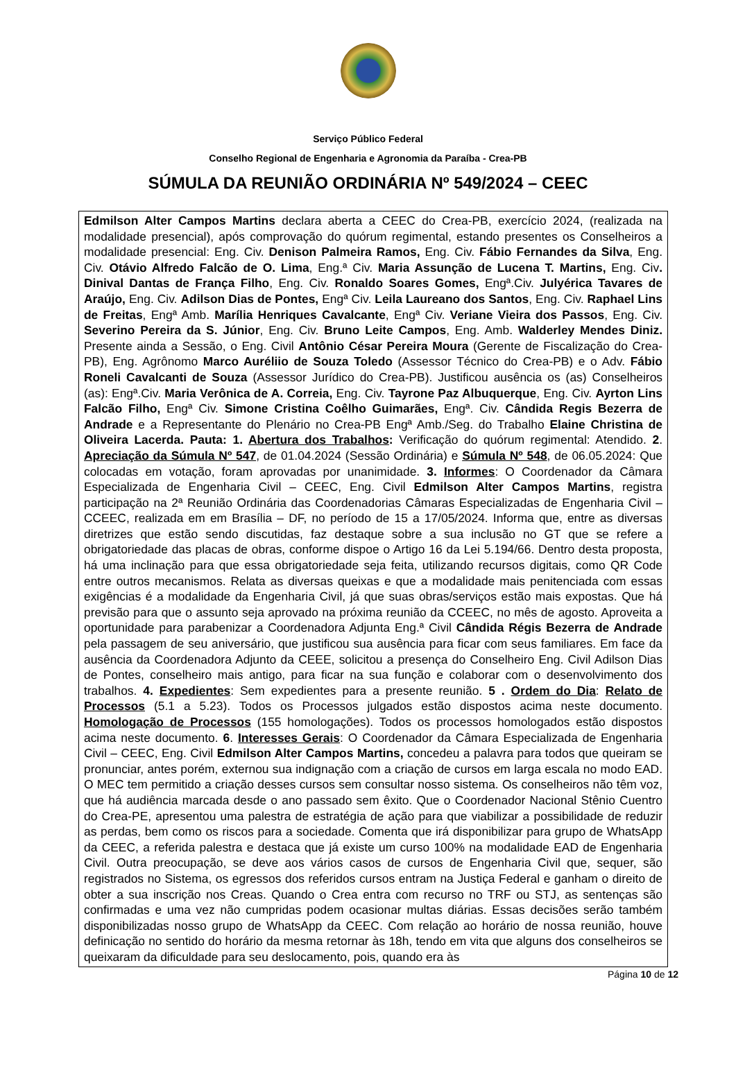Serviço Público Federal
Conselho Regional de Engenharia e Agronomia da Paraíba - Crea-PB
SÚMULA DA REUNIÃO ORDINÁRIA Nº 549/2024 – CEEC
Edmilson Alter Campos Martins declara aberta a CEEC do Crea-PB, exercício 2024, (realizada na modalidade presencial), após comprovação do quórum regimental, estando presentes os Conselheiros a modalidade presencial: Eng. Civ. Denison Palmeira Ramos, Eng. Civ. Fábio Fernandes da Silva, Eng. Civ. Otávio Alfredo Falcão de O. Lima, Eng.ª Civ. Maria Assunção de Lucena T. Martins, Eng. Civ. Dinival Dantas de França Filho, Eng. Civ. Ronaldo Soares Gomes, Engª.Civ. Julyérica Tavares de Araújo, Eng. Civ. Adilson Dias de Pontes, Engª Civ. Leila Laureano dos Santos, Eng. Civ. Raphael Lins de Freitas, Engª Amb. Marília Henriques Cavalcante, Engª Civ. Veriane Vieira dos Passos, Eng. Civ. Severino Pereira da S. Júnior, Eng. Civ. Bruno Leite Campos, Eng. Amb. Walderley Mendes Diniz. Presente ainda a Sessão, o Eng. Civil Antônio César Pereira Moura (Gerente de Fiscalização do Crea-PB), Eng. Agrônomo Marco Auréliio de Souza Toledo (Assessor Técnico do Crea-PB) e o Adv. Fábio Roneli Cavalcanti de Souza (Assessor Jurídico do Crea-PB). Justificou ausência os (as) Conselheiros (as): Engª.Civ. Maria Verônica de A. Correia, Eng. Civ. Tayrone Paz Albuquerque, Eng. Civ. Ayrton Lins Falcão Filho, Engª Civ. Simone Cristina Coêlho Guimarães, Engª. Civ. Cândida Regis Bezerra de Andrade e a Representante do Plenário no Crea-PB Engª Amb./Seg. do Trabalho Elaine Christina de Oliveira Lacerda. Pauta: 1. Abertura dos Trabalhos: Verificação do quórum regimental: Atendido. 2. Apreciação da Súmula Nº 547, de 01.04.2024 (Sessão Ordinária) e Súmula Nº 548, de 06.05.2024: Que colocadas em votação, foram aprovadas por unanimidade. 3. Informes: O Coordenador da Câmara Especializada de Engenharia Civil – CEEC, Eng. Civil Edmilson Alter Campos Martins, registra participação na 2ª Reunião Ordinária das Coordenadorias Câmaras Especializadas de Engenharia Civil – CCEEC, realizada em em Brasília – DF, no período de 15 a 17/05/2024. Informa que, entre as diversas diretrizes que estão sendo discutidas, faz destaque sobre a sua inclusão no GT que se refere a obrigatoriedade das placas de obras, conforme dispoe o Artigo 16 da Lei 5.194/66. Dentro desta proposta, há uma inclinação para que essa obrigatoriedade seja feita, utilizando recursos digitais, como QR Code entre outros mecanismos. Relata as diversas queixas e que a modalidade mais penitenciada com essas exigências é a modalidade da Engenharia Civil, já que suas obras/serviços estão mais expostas. Que há previsão para que o assunto seja aprovado na próxima reunião da CCEEC, no mês de agosto. Aproveita a oportunidade para parabenizar a Coordenadora Adjunta Eng.ª Civil Cândida Régis Bezerra de Andrade pela passagem de seu aniversário, que justificou sua ausência para ficar com seus familiares. Em face da ausência da Coordenadora Adjunto da CEEE, solicitou a presença do Conselheiro Eng. Civil Adilson Dias de Pontes, conselheiro mais antigo, para ficar na sua função e colaborar com o desenvolvimento dos trabalhos. 4. Expedientes: Sem expedientes para a presente reunião. 5 . Ordem do Dia: Relato de Processos (5.1 a 5.23). Todos os Processos julgados estão dispostos acima neste documento. Homologação de Processos (155 homologações). Todos os processos homologados estão dispostos acima neste documento. 6. Interesses Gerais: O Coordenador da Câmara Especializada de Engenharia Civil – CEEC, Eng. Civil Edmilson Alter Campos Martins, concedeu a palavra para todos que queiram se pronunciar, antes porém, externou sua indignação com a criação de cursos em larga escala no modo EAD. O MEC tem permitido a criação desses cursos sem consultar nosso sistema. Os conselheiros não têm voz, que há audiência marcada desde o ano passado sem êxito. Que o Coordenador Nacional Stênio Cuentro do Crea-PE, apresentou uma palestra de estratégia de ação para que viabilizar a possibilidade de reduzir as perdas, bem como os riscos para a sociedade. Comenta que irá disponibilizar para grupo de WhatsApp da CEEC, a referida palestra e destaca que já existe um curso 100% na modalidade EAD de Engenharia Civil. Outra preocupação, se deve aos vários casos de cursos de Engenharia Civil que, sequer, são registrados no Sistema, os egressos dos referidos cursos entram na Justiça Federal e ganham o direito de obter a sua inscrição nos Creas. Quando o Crea entra com recurso no TRF ou STJ, as sentenças são confirmadas e uma vez não cumpridas podem ocasionar multas diárias. Essas decisões serão também disponibilizadas nosso grupo de WhatsApp da CEEC. Com relação ao horário de nossa reunião, houve definicação no sentido do horário da mesma retornar às 18h, tendo em vita que alguns dos conselheiros se queixaram da dificuldade para seu deslocamento, pois, quando era às
Página 10 de 12